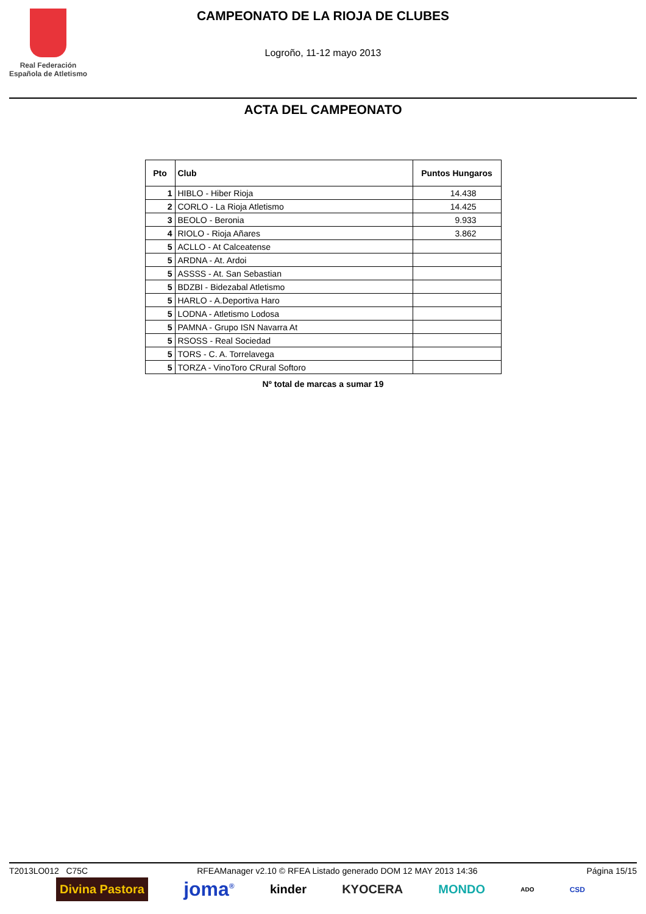Real Federación
Española de Atletismo
CAMPEONATO DE LA RIOJA DE CLUBES
Logroño, 11-12 mayo 2013
ACTA DEL CAMPEONATO
| Pto | Club | Puntos Hungaros |
| --- | --- | --- |
| 1 | HIBLO - Hiber Rioja | 14.438 |
| 2 | CORLO - La Rioja Atletismo | 14.425 |
| 3 | BEOLO - Beronia | 9.933 |
| 4 | RIOLO - Rioja Añares | 3.862 |
| 5 | ACLLO - At Calceatense | |
| 5 | ARDNA - At. Ardoi | |
| 5 | ASSSS - At. San Sebastian | |
| 5 | BDZBI - Bidezabal Atletismo | |
| 5 | HARLO - A.Deportiva Haro | |
| 5 | LODNA - Atletismo Lodosa | |
| 5 | PAMNA - Grupo ISN Navarra At | |
| 5 | RSOSS - Real Sociedad | |
| 5 | TORS - C. A. Torrelavega | |
| 5 | TORZA - VinoToro CRural Softoro | |
Nº total de marcas a sumar 19
T2013LO012 C75C RFEAManager v2.10 © RFEA Listado generado DOM 12 MAY 2013 14:36 Página 15/15
Divina Pastora joma<sup>®</sup> kinder KYOCERA MONDO ADO CSD